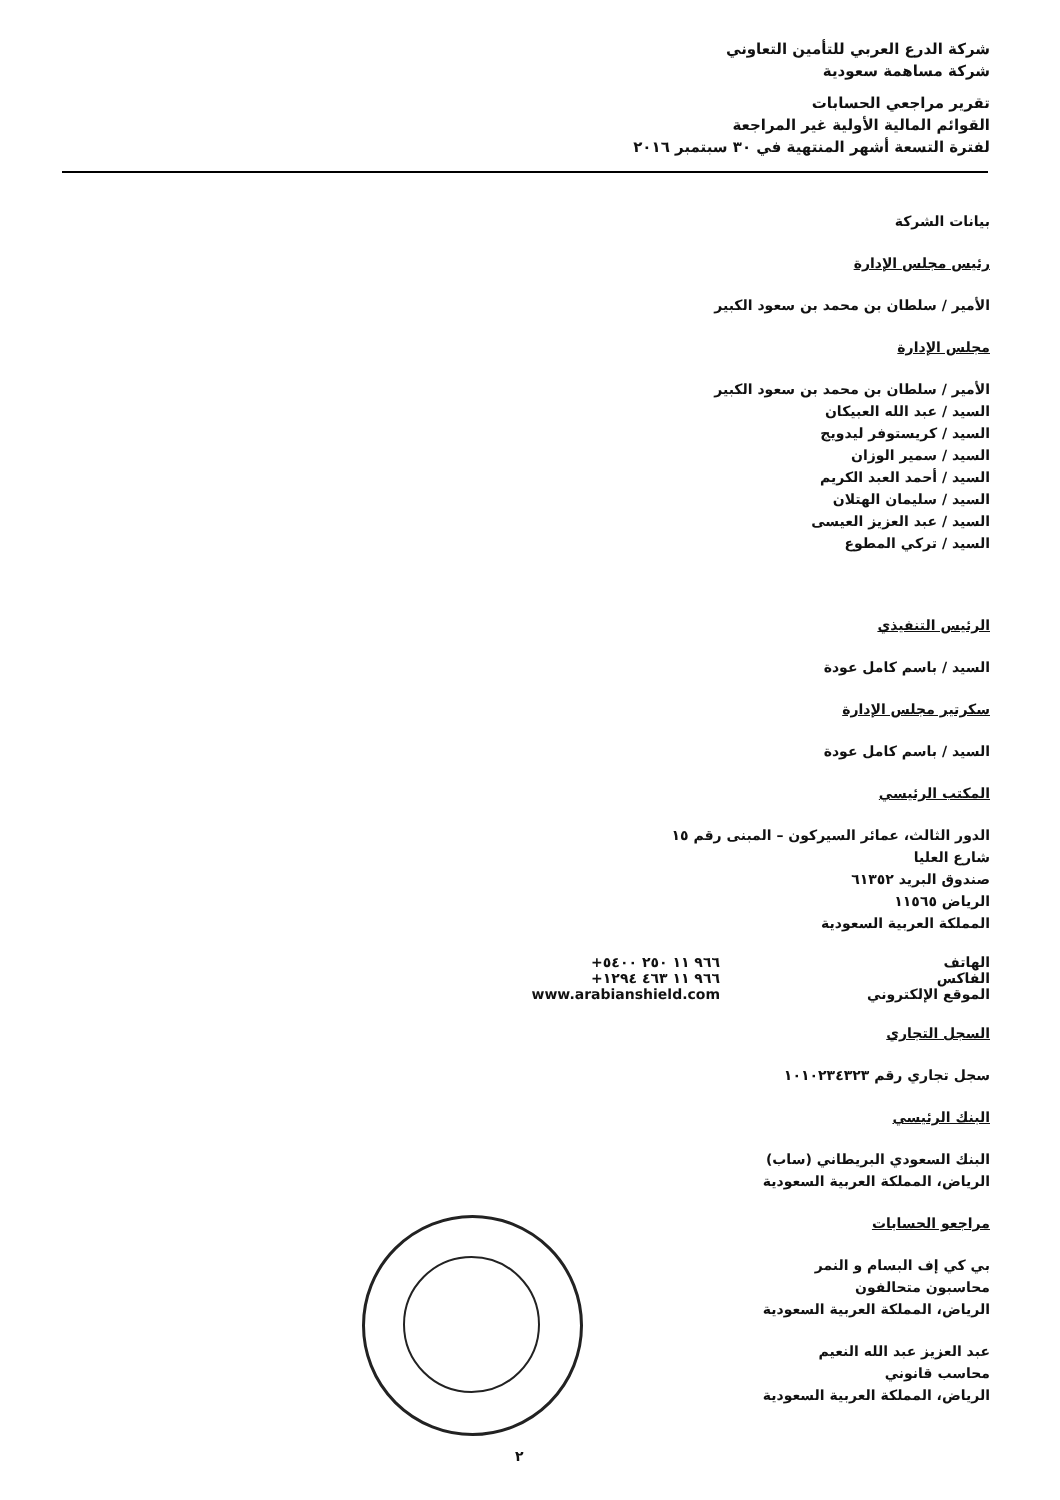شركة الدرع العربي للتأمين التعاوني
شركة مساهمة سعودية
تقرير مراجعي الحسابات
القوائم المالية الأولية غير المراجعة
لفترة التسعة أشهر المنتهية في ٣٠ سبتمبر ٢٠١٦
بيانات الشركة
رئيس مجلس الإدارة
الأمير / سلطان بن محمد بن سعود الكبير
مجلس الإدارة
الأمير / سلطان بن محمد بن سعود الكبير
السيد / عبد الله العبيكان
السيد / كريستوفر ليدويج
السيد / سمير الوزان
السيد / أحمد العبد الكريم
السيد / سليمان الهتلان
السيد / عبد العزيز العيسى
السيد / تركي المطوع
الرئيس التنفيذي
السيد / باسم كامل عودة
سكرتير مجلس الإدارة
السيد / باسم كامل عودة
المكتب الرئيسي
الدور الثالث، عمائر السيركون – المبنى رقم ١٥
شارع العليا
صندوق البريد ٦١٣٥٢
الرياض ١١٥٦٥
المملكة العربية السعودية
الهاتف +٩٦٦ ١١ ٢٥٠ ٥٤٠٠
الفاكس +٩٦٦ ١١ ٤٦٣ ١٢٩٤
الموقع الإلكتروني www.arabianshield.com
السجل التجاري
سجل تجاري رقم ١٠١٠٢٣٤٣٢٣
البنك الرئيسي
البنك السعودي البريطاني (ساب)
الرياض، المملكة العربية السعودية
مراجعو الحسابات
بي كي إف البسام و النمر
محاسبون متحالفون
الرياض، المملكة العربية السعودية
عبد العزيز عبد الله النعيم
محاسب قانوني
الرياض، المملكة العربية السعودية
٢